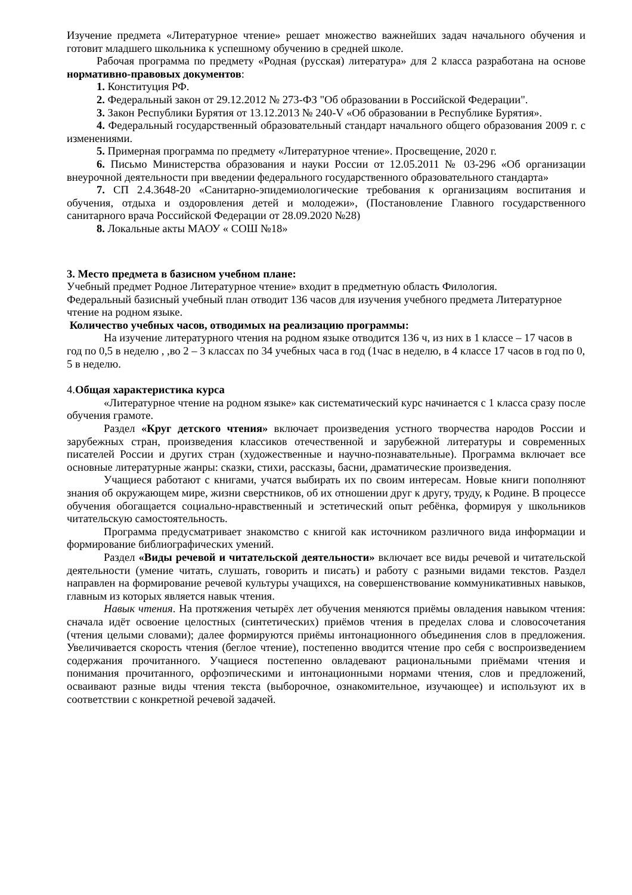Изучение предмета «Литературное чтение» решает множество важнейших задач начального обучения и готовит младшего школьника к успешному обучению в средней школе.
Рабочая программа по предмету «Родная (русская) литература» для 2 класса разработана на основе нормативно-правовых документов:
1. Конституция РФ.
2. Федеральный закон от 29.12.2012 № 273-ФЗ "Об образовании в Российской Федерации".
3. Закон Республики Бурятия от 13.12.2013 № 240-V «Об образовании в Республике Бурятия».
4. Федеральный государственный образовательный стандарт начального общего образования 2009 г. с изменениями.
5. Примерная программа по предмету «Литературное чтение». Просвещение, 2020 г.
6. Письмо Министерства образования и науки России от 12.05.2011 № 03-296 «Об организации внеурочной деятельности при введении федерального государственного образовательного стандарта»
7. СП 2.4.3648-20 «Санитарно-эпидемиологические требования к организациям воспитания и обучения, отдыха и оздоровления детей и молодежи», (Постановление Главного государственного санитарного врача Российской Федерации от 28.09.2020 №28)
8. Локальные акты МАОУ « СОШ №18»
3. Место предмета в базисном учебном плане:
Учебный предмет Родное Литературное чтение» входит в предметную область Филология.
Федеральный базисный учебный план отводит 136 часов для изучения учебного предмета Литературное чтение на родном языке.
Количество учебных часов, отводимых на реализацию программы:
На изучение литературного чтения на родном языке отводится 136 ч, из них в 1 классе – 17 часов в год по 0,5 в неделю , ,во 2 – 3 классах по 34 учебных часа в год (1час в неделю, в 4 классе 17 часов в год по 0, 5 в неделю.
4.Общая характеристика курса
«Литературное чтение на родном языке» как систематический курс начинается с 1 класса сразу после обучения грамоте.
Раздел «Круг детского чтения» включает произведения устного творчества народов России и зарубежных стран, произведения классиков отечественной и зарубежной литературы и современных писателей России и других стран (художественные и научно-познавательные). Программа включает все основные литературные жанры: сказки, стихи, рассказы, басни, драматические произведения.
Учащиеся работают с книгами, учатся выбирать их по своим интересам. Новые книги пополняют знания об окружающем мире, жизни сверстников, об их отношении друг к другу, труду, к Родине. В процессе обучения обогащается социально-нравственный и эстетический опыт ребёнка, формируя у школьников читательскую самостоятельность.
Программа предусматривает знакомство с книгой как источником различного вида информации и формирование библиографических умений.
Раздел «Виды речевой и читательской деятельности» включает все виды речевой и читательской деятельности (умение читать, слушать, говорить и писать) и работу с разными видами текстов. Раздел направлен на формирование речевой культуры учащихся, на совершенствование коммуникативных навыков, главным из которых является навык чтения.
Навык чтения. На протяжения четырёх лет обучения меняются приёмы овладения навыком чтения: сначала идёт освоение целостных (синтетических) приёмов чтения в пределах слова и словосочетания (чтения целыми словами); далее формируются приёмы интонационного объединения слов в предложения. Увеличивается скорость чтения (беглое чтение), постепенно вводится чтение про себя с воспроизведением содержания прочитанного. Учащиеся постепенно овладевают рациональными приёмами чтения и понимания прочитанного, орфоэпическими и интонационными нормами чтения, слов и предложений, осваивают разные виды чтения текста (выборочное, ознакомительное, изучающее) и используют их в соответствии с конкретной речевой задачей.